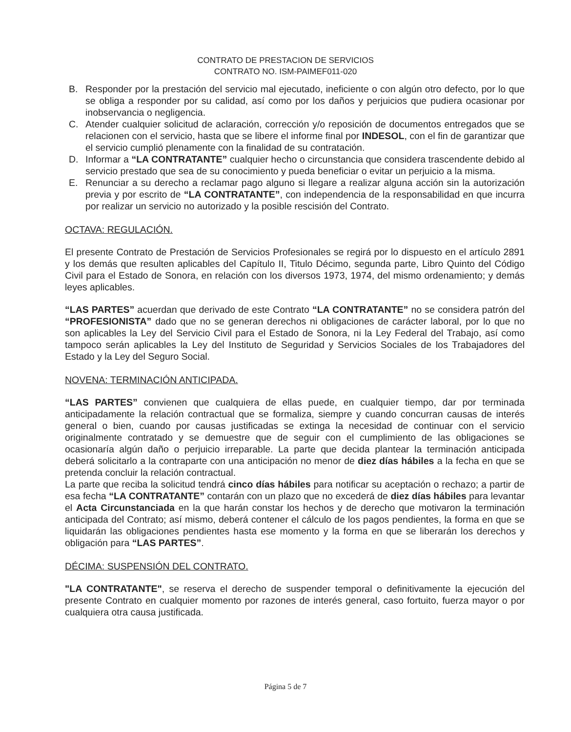CONTRATO DE PRESTACION DE SERVICIOS
CONTRATO NO. ISM-PAIMEF011-020
B. Responder por la prestación del servicio mal ejecutado, ineficiente o con algún otro defecto, por lo que se obliga a responder por su calidad, así como por los daños y perjuicios que pudiera ocasionar por inobservancia o negligencia.
C. Atender cualquier solicitud de aclaración, corrección y/o reposición de documentos entregados que se relacionen con el servicio, hasta que se libere el informe final por INDESOL, con el fin de garantizar que el servicio cumplió plenamente con la finalidad de su contratación.
D. Informar a “LA CONTRATANTE” cualquier hecho o circunstancia que considera trascendente debido al servicio prestado que sea de su conocimiento y pueda beneficiar o evitar un perjuicio a la misma.
E. Renunciar a su derecho a reclamar pago alguno si llegare a realizar alguna acción sin la autorización previa y por escrito de “LA CONTRATANTE”, con independencia de la responsabilidad en que incurra por realizar un servicio no autorizado y la posible rescisión del Contrato.
OCTAVA: REGULACIÓN.
El presente Contrato de Prestación de Servicios Profesionales se regirá por lo dispuesto en el artículo 2891 y los demás que resulten aplicables del Capítulo II, Titulo Décimo, segunda parte, Libro Quinto del Código Civil para el Estado de Sonora, en relación con los diversos 1973, 1974, del mismo ordenamiento; y demás leyes aplicables.
“LAS PARTES” acuerdan que derivado de este Contrato “LA CONTRATANTE” no se considera patrón del “PROFESIONISTA” dado que no se generan derechos ni obligaciones de carácter laboral, por lo que no son aplicables la Ley del Servicio Civil para el Estado de Sonora, ni la Ley Federal del Trabajo, así como tampoco serán aplicables la Ley del Instituto de Seguridad y Servicios Sociales de los Trabajadores del Estado y la Ley del Seguro Social.
NOVENA: TERMINACIÓN ANTICIPADA.
“LAS PARTES” convienen que cualquiera de ellas puede, en cualquier tiempo, dar por terminada anticipadamente la relación contractual que se formaliza, siempre y cuando concurran causas de interés general o bien, cuando por causas justificadas se extinga la necesidad de continuar con el servicio originalmente contratado y se demuestre que de seguir con el cumplimiento de las obligaciones se ocasionaría algún daño o perjuicio irreparable. La parte que decida plantear la terminación anticipada deberá solicitarlo a la contraparte con una anticipación no menor de diez días hábiles a la fecha en que se pretenda concluir la relación contractual.
La parte que reciba la solicitud tendrá cinco días hábiles para notificar su aceptación o rechazo; a partir de esa fecha “LA CONTRATANTE” contarán con un plazo que no excederá de diez días hábiles para levantar el Acta Circunstanciada en la que harán constar los hechos y de derecho que motivaron la terminación anticipada del Contrato; así mismo, deberá contener el cálculo de los pagos pendientes, la forma en que se liquidarán las obligaciones pendientes hasta ese momento y la forma en que se liberarán los derechos y obligación para “LAS PARTES”.
DÉCIMA: SUSPENSIÓN DEL CONTRATO.
"LA CONTRATANTE", se reserva el derecho de suspender temporal o definitivamente la ejecución del presente Contrato en cualquier momento por razones de interés general, caso fortuito, fuerza mayor o por cualquiera otra causa justificada.
Página 5 de 7